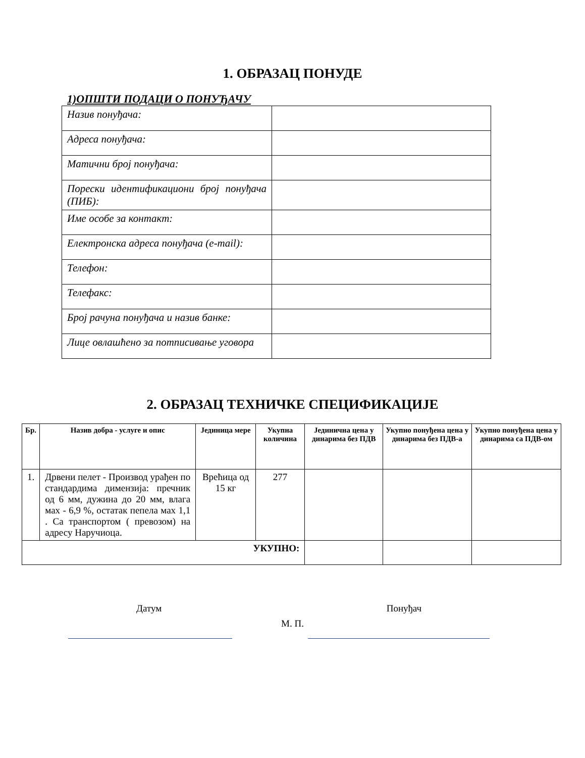1. ОБРАЗАЦ ПОНУДЕ
1)ОПШТИ ПОДАЦИ О ПОНУЂАЧУ
| Назив понуђача: | |
| Адреса понуђача: | |
| Матични број понуђача: | |
| Порески идентификациони број понуђача (ПИБ): | |
| Име особе за контакт: | |
| Електронска адреса понуђача (e-mail): | |
| Телефон: | |
| Телефакс: | |
| Број рачуна понуђача и назив банке: | |
| Лице овлашћено за потписивање уговора | |
2. ОБРАЗАЦ ТЕХНИЧКЕ СПЕЦИФИКАЦИЈЕ
| Бр. | Назив добра - услуге и опис | Јединица мере | Укупна количина | Јединична цена у динарима без ПДВ | Укупно понуђена цена у динарима без ПДВ-а | Укупно понуђена цена у динарима са ПДВ-ом |
| --- | --- | --- | --- | --- | --- | --- |
| 1. | Дрвени пелет - Производ урађен по стандардима димензија: пречник од 6 мм, дужина до 20 мм, влага мах - 6,9 %, остатак пепела мах 1,1 . Са транспортом ( превозом) на адресу Наручиоца. | Врећица од 15 кг | 277 | | | |
| УКУПНО: | | | | | | |
Датум Понуђач
М. П.